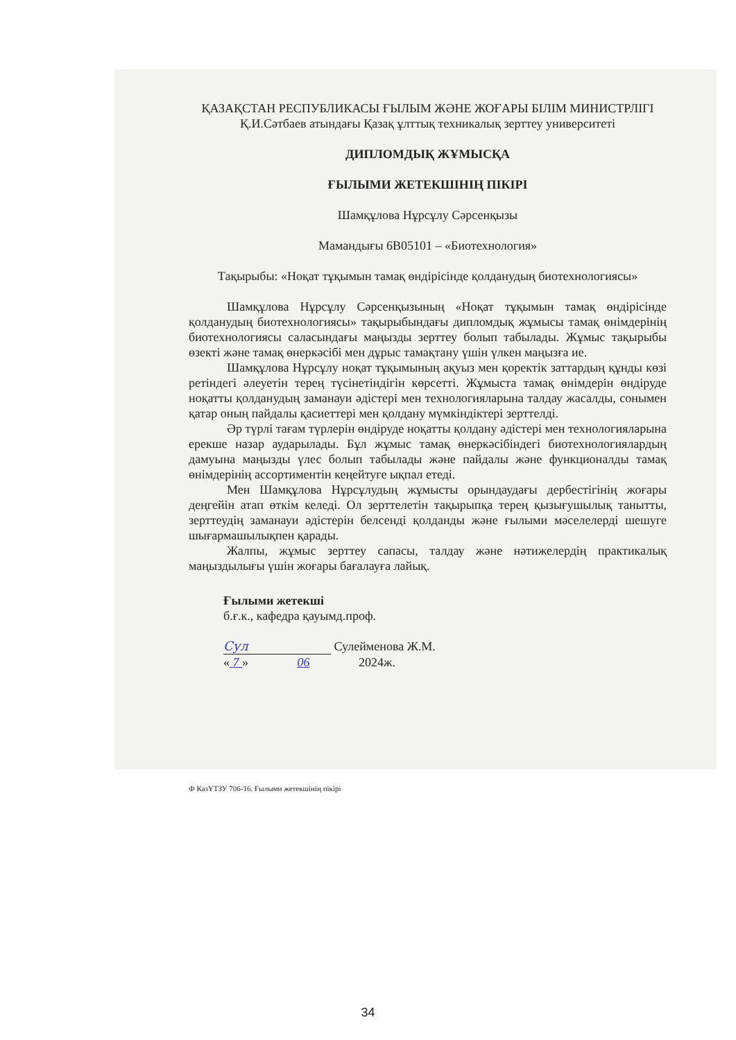ҚАЗАҚСТАН РЕСПУБЛИКАСЫ ҒЫЛЫМ ЖӘНЕ ЖОҒАРЫ БІЛІМ МИНИСТРЛІГІ
Қ.И.Сәтбаев атындағы Қазақ ұлттық техникалық зерттеу университеті
ДИПЛОМДЫҚ ЖҰМЫСҚА
ҒЫЛЫМИ ЖЕТЕКШІНІҢ ПІКІРІ
Шамқұлова Нұрсұлу Сәрсенқызы
Мамандығы 6В05101 – «Биотехнология»
Тақырыбы: «Ноқат тұқымын тамақ өндірісінде қолданудың биотехнологиясы»
Шамқұлова Нұрсұлу Сәрсенқызының «Ноқат тұқымын тамақ өндірісінде қолданудың биотехнологиясы» тақырыбындағы дипломдық жұмысы тамақ өнімдерінің биотехнологиясы саласындағы маңызды зерттеу болып табылады. Жұмыс тақырыбы өзекті және тамақ өнеркәсібі мен дұрыс тамақтану үшін үлкен маңызға ие.
Шамқұлова Нұрсұлу ноқат тұқымының ақуыз мен қоректік заттардың құнды көзі ретіндегі әлеуетін терең түсінетіндігін көрсетті. Жұмыста тамақ өнімдерін өндіруде ноқатты қолданудың заманауи әдістері мен технологияларына талдау жасалды, сонымен қатар оның пайдалы қасиеттері мен қолдану мүмкіндіктері зерттелді.
Әр түрлі тағам түрлерін өндіруде ноқатты қолдану әдістері мен технологияларына ерекше назар аударылады. Бұл жұмыс тамақ өнеркәсібіндегі биотехнологиялардың дамуына маңызды үлес болып табылады және пайдалы және функционалды тамақ өнімдерінің ассортиментін кеңейтуге ықпал етеді.
Мен Шамқұлова Нұрсұлудың жұмысты орындаудағы дербестігінің жоғары деңгейін атап өткім келеді. Ол зерттелетін тақырыпқа терең қызығушылық танытты, зерттеудің заманауи әдістерін белсенді қолданды және ғылыми мәселелерді шешуге шығармашылықпен қарады.
Жалпы, жұмыс зерттеу сапасы, талдау және нәтижелердің практикалық маңыздылығы үшін жоғары бағалауға лайық.
Ғылыми жетекші
б.ғ.к., кафедра қауымд.проф.
Сул Сулейменова Ж.М.
« 7 » 06 2024ж.
Ф КазҰТЗУ 706-16. Ғылыми жетекшінің пікірі
34